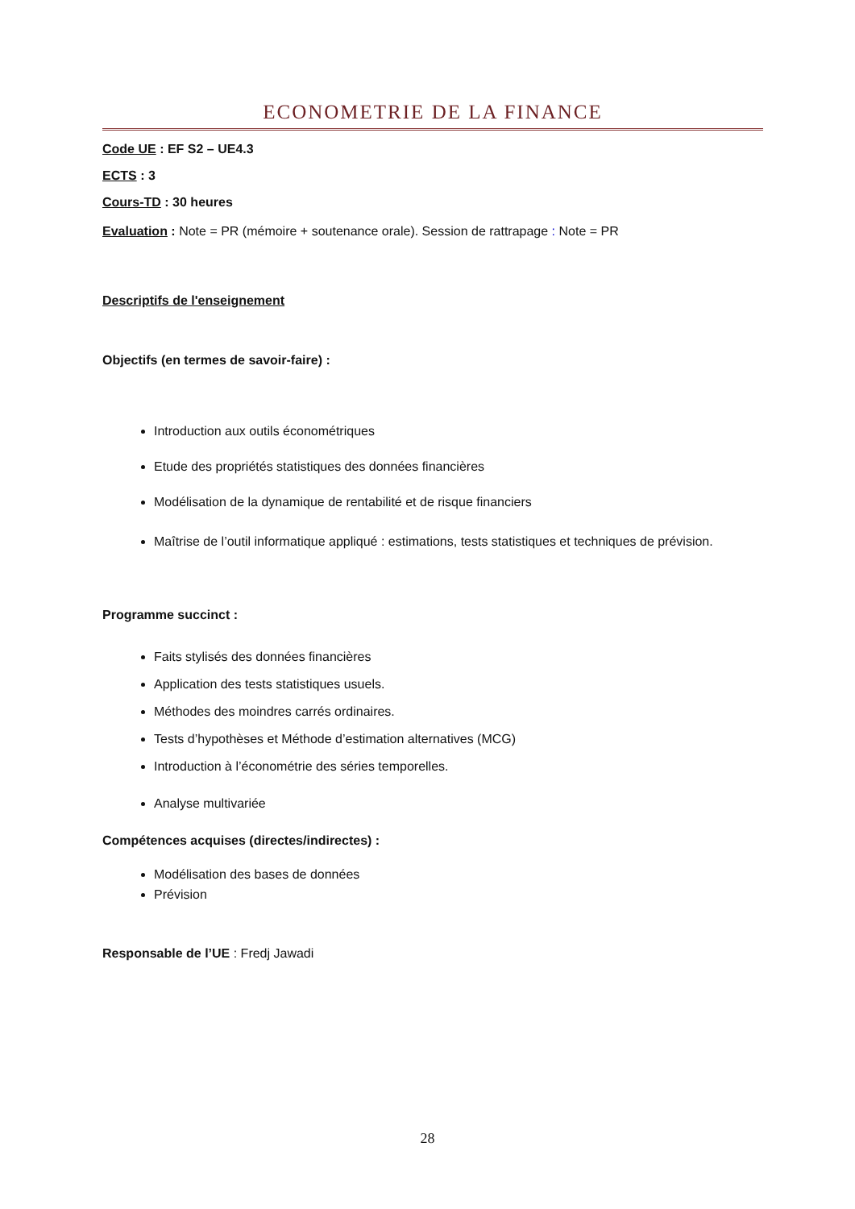ECONOMETRIE DE LA FINANCE
Code UE : EF S2 – UE4.3
ECTS : 3
Cours-TD : 30 heures
Evaluation : Note = PR (mémoire + soutenance orale). Session de rattrapage : Note = PR
Descriptifs de l'enseignement
Objectifs (en termes de savoir-faire) :
Introduction aux outils économétriques
Etude des propriétés statistiques des données financières
Modélisation de la dynamique de rentabilité et de risque financiers
Maîtrise de l’outil informatique appliqué : estimations, tests statistiques et techniques de prévision.
Programme succinct :
Faits stylisés des données financières
Application des tests statistiques usuels.
Méthodes des moindres carrés ordinaires.
Tests d’hypothèses et Méthode d’estimation alternatives (MCG)
Introduction à l’économétrie des séries temporelles.
Analyse multivariée
Compétences acquises (directes/indirectes) :
Modélisation des bases de données
Prévision
Responsable de l’UE : Fredj Jawadi
28